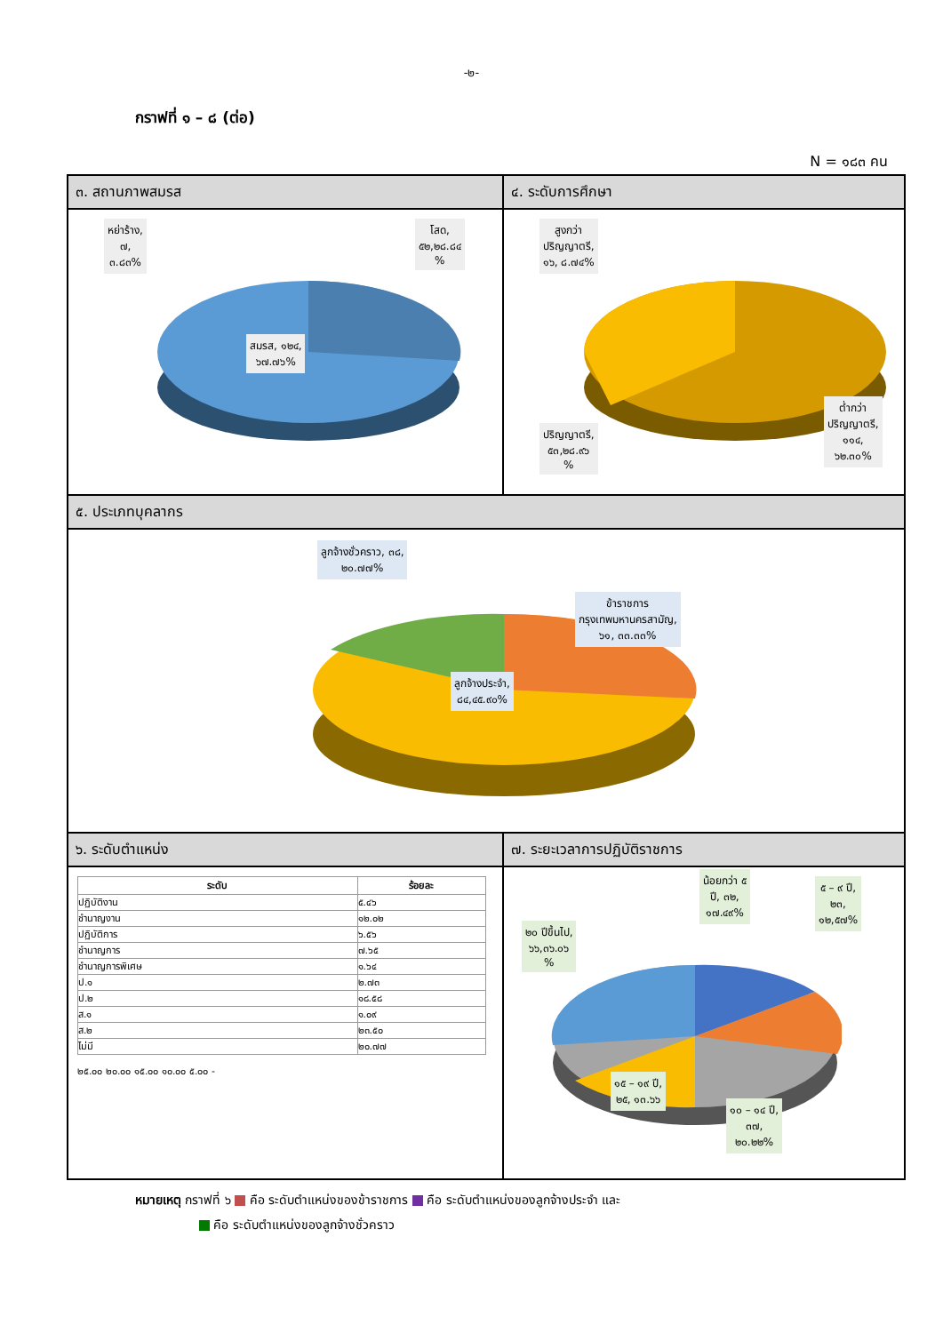-๒-
กราฟที่ ๑ – ๘ (ต่อ)
N = ๑๘๓ คน
| ๓. สถานภาพสมรส หย่าร้าง, ๗, ๓.๘๓% โสด, ๕๒,๒๘.๘๔ % สมรส, ๑๒๔, ๖๗.๗๖% | ๔. ระดับการศึกษา สูงกว่า ปริญญาตรี, ๑๖, ๘.๗๔% ต่ำกว่า ปริญญาตรี, ๑๑๔, ๖๒.๓๐% ปริญญาตรี, ๕๓,๒๘.๙๖ % |
| ๕. ประเภทบุคลากร ลูกจ้างชั่วคราว, ๓๘, ๒๐.๗๗% ข้าราชการ กรุงเทพมหานครสามัญ, ๖๑, ๓๓.๓๓% ลูกจ้างประจำ, ๘๔,๔๕.๙๐% | |
| ๖. ระดับตำแหน่ง / ระดับ / ร้อยละ / / --- / --- / / ปฏิบัติงาน / ๕.๔๖ / / ชำนาญงาน / ๑๒.๐๒ / / ปฏิบัติการ / ๖.๕๖ / / ชำนาญการ / ๗.๖๕ / / ชำนาญการพิเศษ / ๑.๖๔ / / ป.๑ / ๒.๗๓ / / ป.๒ / ๑๘.๕๘ / / ส.๑ / ๑.๐๙ / / ส.๒ / ๒๓.๕๐ / / ไม่มี / ๒๐.๗๗ / ๒๕.๐๐ ๒๐.๐๐ ๑๕.๐๐ ๑๐.๐๐ ๕.๐๐ - | ๗. ระยะเวลาการปฏิบัติราชการ ๒๐ ปีขึ้นไป, ๖๖,๓๖.๐๖ % น้อยกว่า ๕ ปี, ๓๒, ๑๗.๔๙% ๕ – ๙ ปี, ๒๓, ๑๒,๕๗% ๑๕ – ๑๙ ปี, ๒๕, ๑๓.๖๖ ๑๐ – ๑๔ ปี, ๓๗, ๒๐.๒๒% |
หมายเหตุ กราฟที่ ๖ คือ ระดับตำแหน่งของข้าราชการ คือ ระดับตำแหน่งของลูกจ้างประจำ และ
คือ ระดับตำแหน่งของลูกจ้างชั่วคราว